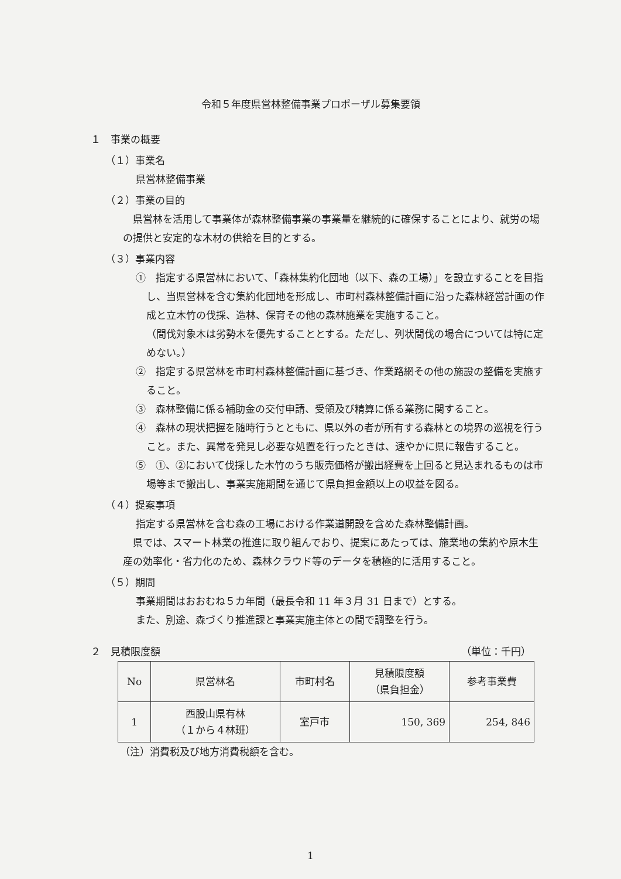令和５年度県営林整備事業プロポーザル募集要領
１　事業の概要
（１）事業名
県営林整備事業
（２）事業の目的
県営林を活用して事業体が森林整備事業の事業量を継続的に確保することにより、就労の場の提供と安定的な木材の供給を目的とする。
（３）事業内容
①　指定する県営林において、「森林集約化団地（以下、森の工場）」を設立することを目指し、当県営林を含む集約化団地を形成し、市町村森林整備計画に沿った森林経営計画の作成と立木竹の伐採、造林、保育その他の森林施業を実施すること。
（間伐対象木は劣勢木を優先することとする。ただし、列状間伐の場合については特に定めない。）
②　指定する県営林を市町村森林整備計画に基づき、作業路網その他の施設の整備を実施すること。
③　森林整備に係る補助金の交付申請、受領及び精算に係る業務に関すること。
④　森林の現状把握を随時行うとともに、県以外の者が所有する森林との境界の巡視を行うこと。また、異常を発見し必要な処置を行ったときは、速やかに県に報告すること。
⑤　①、②において伐採した木竹のうち販売価格が搬出経費を上回ると見込まれるものは市場等まで搬出し、事業実施期間を通じて県負担金額以上の収益を図る。
（４）提案事項
指定する県営林を含む森の工場における作業道開設を含めた森林整備計画。
県では、スマート林業の推進に取り組んでおり、提案にあたっては、施業地の集約や原木生産の効率化・省力化のため、森林クラウド等のデータを積極的に活用すること。
（５）期間
事業期間はおおむね５カ年間（最長令和 11 年３月 31 日まで）とする。
また、別途、森づくり推進課と事業実施主体との間で調整を行う。
２　見積限度額 （単位：千円）
| No | 県営林名 | 市町村名 | 見積限度額 （県負担金） | 参考事業費 |
| --- | --- | --- | --- | --- |
| 1 | 西股山県有林 （１から４林班） | 室戸市 | 150, 369 | 254, 846 |
（注）消費税及び地方消費税額を含む。
1